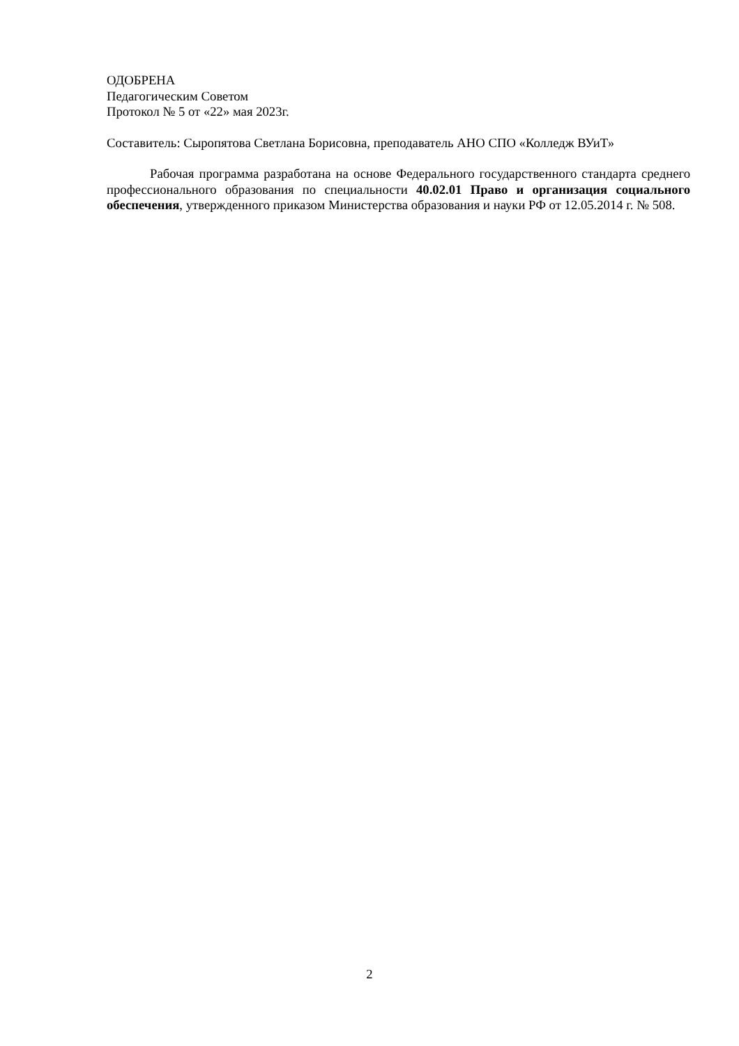ОДОБРЕНА
Педагогическим Советом
Протокол № 5 от «22» мая 2023г.
Составитель: Сыропятова Светлана Борисовна, преподаватель АНО СПО «Колледж ВУиТ»
Рабочая программа разработана на основе Федерального государственного стандарта среднего профессионального образования по специальности 40.02.01 Право и организация социального обеспечения, утвержденного приказом Министерства образования и науки РФ от 12.05.2014 г. № 508.
2